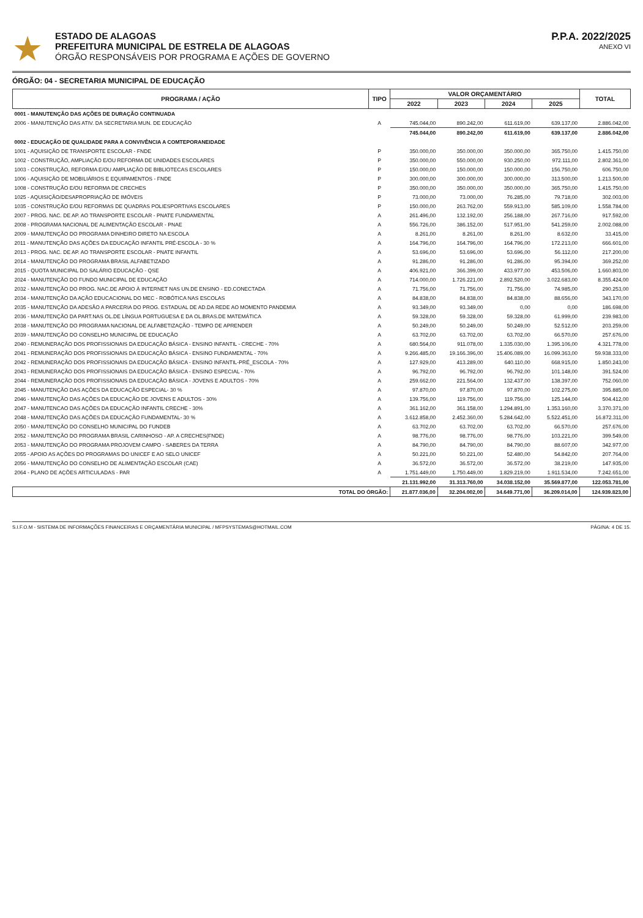★
ESTADO DE ALAGOAS
PREFEITURA MUNICIPAL DE ESTRELA DE ALAGOAS
ÓRGÃO RESPONSÁVEIS POR PROGRAMA E AÇÕES DE GOVERNO
P.P.A. 2022/2025
ANEXO VI
ÓRGÃO: 04 - SECRETARIA MUNICIPAL DE EDUCAÇÃO
| PROGRAMA / AÇÃO | TIPO | VALOR ORÇAMENTÁRIO | | | | TOTAL |
| --- | --- | --- | --- | --- | --- | --- |
| | | 2022 | 2023 | 2024 | 2025 | |
| 0001 - MANUTENÇÃO DAS AÇÕES DE DURAÇÃO CONTINUADA | | | | | | |
| 2006 - MANUTENÇÃO DAS ATIV. DA SECRETARIA MUN. DE EDUCAÇÃO | A | 745.044,00 | 890.242,00 | 611.619,00 | 639.137,00 | 2.886.042,00 |
| | | 745.044,00 | 890.242,00 | 611.619,00 | 639.137,00 | 2.886.042,00 |
| 0002 - EDUCAÇÃO DE QUALIDADE PARA A CONVIVÊNCIA A COMTEPORANEIDADE | | | | | | |
| 1001 - AQUISIÇÃO DE TRANSPORTE ESCOLAR - FNDE | P | 350.000,00 | 350.000,00 | 350.000,00 | 365.750,00 | 1.415.750,00 |
| 1002 - CONSTRUÇÃO, AMPLIAÇÃO E/OU REFORMA DE UNIDADES ESCOLARES | P | 350.000,00 | 550.000,00 | 930.250,00 | 972.111,00 | 2.802.361,00 |
| 1003 - CONSTRUÇÃO, REFORMA E/OU AMPLIAÇÃO DE BIBLIOTECAS ESCOLARES | P | 150.000,00 | 150.000,00 | 150.000,00 | 156.750,00 | 606.750,00 |
| 1006 - AQUISIÇÃO DE MOBILIÁRIOS E EQUIPAMENTOS - FNDE | P | 300.000,00 | 300.000,00 | 300.000,00 | 313.500,00 | 1.213.500,00 |
| 1008 - CONSTRUÇÃO E/OU REFORMA DE CRECHES | P | 350.000,00 | 350.000,00 | 350.000,00 | 365.750,00 | 1.415.750,00 |
| 1025 - AQUISIÇÃO/DESAPROPRIAÇÃO DE IMÓVEIS | P | 73.000,00 | 73.000,00 | 76.285,00 | 79.718,00 | 302.003,00 |
| 1035 - CONSTRUÇÃO E/OU REFORMAS DE QUADRAS POLIESPORTIVAS ESCOLARES | P | 150.000,00 | 263.762,00 | 559.913,00 | 585.109,00 | 1.558.784,00 |
| 2007 - PROG. NAC. DE AP. AO TRANSPORTE ESCOLAR - PNATE FUNDAMENTAL | A | 261.496,00 | 132.192,00 | 256.188,00 | 267.716,00 | 917.592,00 |
| 2008 - PROGRAMA NACIONAL DE ALIMENTAÇÃO ESCOLAR - PNAE | A | 556.726,00 | 386.152,00 | 517.951,00 | 541.259,00 | 2.002.088,00 |
| 2009 - MANUTENÇÃO DO PROGRAMA DINHEIRO DIRETO NA ESCOLA | A | 8.261,00 | 8.261,00 | 8.261,00 | 8.632,00 | 33.415,00 |
| 2011 - MANUTENÇÃO DAS AÇÕES DA EDUCAÇÃO INFANTIL PRÉ-ESCOLA - 30 % | A | 164.796,00 | 164.796,00 | 164.796,00 | 172.213,00 | 666.601,00 |
| 2013 - PROG. NAC. DE AP. AO TRANSPORTE ESCOLAR - PNATE INFANTIL | A | 53.696,00 | 53.696,00 | 53.696,00 | 56.112,00 | 217.200,00 |
| 2014 - MANUTENÇÃO DO PROGRAMA BRASIL ALFABETIZADO | A | 91.286,00 | 91.286,00 | 91.286,00 | 95.394,00 | 369.252,00 |
| 2015 - QUOTA MUNICIPAL DO SALÁRIO EDUCAÇÃO - QSE | A | 406.921,00 | 366.399,00 | 433.977,00 | 453.506,00 | 1.660.803,00 |
| 2024 - MANUTENÇÃO DO FUNDO MUNICIPAL DE EDUCAÇÃO | A | 714.000,00 | 1.726.221,00 | 2.892.520,00 | 3.022.683,00 | 8.355.424,00 |
| 2032 - MANUTENÇÃO DO PROG. NAC.DE APOIO À INTERNET NAS UN.DE ENSINO - ED.CONECTADA | A | 71.756,00 | 71.756,00 | 71.756,00 | 74.985,00 | 290.253,00 |
| 2034 - MANUTENÇÃO DA AÇÃO EDUCACIONAL DO MEC - ROBÓTICA NAS ESCOLAS | A | 84.838,00 | 84.838,00 | 84.838,00 | 88.656,00 | 343.170,00 |
| 2035 - MANUTENÇÃO DA ADESÃO A PARCERIA DO PROG. ESTADUAL DE AD.DA REDE AO MOMENTO PANDEMIA | A | 93.349,00 | 93.349,00 | 0,00 | 0,00 | 186.698,00 |
| 2036 - MANUTENÇÃO DA PART.NAS OL.DE LÍNGUA PORTUGUESA E DA OL.BRAS.DE MATEMÁTICA | A | 59.328,00 | 59.328,00 | 59.328,00 | 61.999,00 | 239.983,00 |
| 2038 - MANUTENÇÃO DO PROGRAMA NACIONAL DE ALFABETIZAÇÃO - TEMPO DE APRENDER | A | 50.249,00 | 50.249,00 | 50.249,00 | 52.512,00 | 203.259,00 |
| 2039 - MANUTENÇÃO DO CONSELHO MUNICIPAL DE EDUCAÇÃO | A | 63.702,00 | 63.702,00 | 63.702,00 | 66.570,00 | 257.676,00 |
| 2040 - REMUNERAÇÃO DOS PROFISSIONAIS DA EDUCAÇÃO BÁSICA - ENSINO INFANTIL - CRECHE - 70% | A | 680.564,00 | 911.078,00 | 1.335.030,00 | 1.395.106,00 | 4.321.778,00 |
| 2041 - REMUNERAÇÃO DOS PROFISSIONAIS DA EDUCAÇÃO BÁSICA - ENSINO FUNDAMENTAL - 70% | A | 9.266.485,00 | 19.166.396,00 | 15.406.089,00 | 16.099.363,00 | 59.938.333,00 |
| 2042 - REMUNERAÇÃO DOS PROFISSIONAIS DA EDUCAÇÃO BÁSICA - ENSINO INFANTIL-PRÉ_ESCOLA - 70% | A | 127.929,00 | 413.289,00 | 640.110,00 | 668.915,00 | 1.850.243,00 |
| 2043 - REMUNERAÇÃO DOS PROFISSIONAIS DA EDUCAÇÃO BÁSICA - ENSINO ESPECIAL - 70% | A | 96.792,00 | 96.792,00 | 96.792,00 | 101.148,00 | 391.524,00 |
| 2044 - REMUNERAÇÃO DOS PROFISSIONAIS DA EDUCAÇÃO BÁSICA - JOVENS E ADULTOS - 70% | A | 259.662,00 | 221.564,00 | 132.437,00 | 138.397,00 | 752.060,00 |
| 2045 - MANUTENÇÃO DAS AÇÕES DA EDUCAÇÃO ESPECIAL- 30 % | A | 97.870,00 | 97.870,00 | 97.870,00 | 102.275,00 | 395.885,00 |
| 2046 - MANUTENÇÃO DAS AÇÕES DA EDUCAÇÃO DE JOVENS E ADULTOS - 30% | A | 139.756,00 | 119.756,00 | 119.756,00 | 125.144,00 | 504.412,00 |
| 2047 - MANUTENCAO DAS AÇÕES DA EDUCAÇÃO INFANTIL CRECHE - 30% | A | 361.162,00 | 361.158,00 | 1.294.891,00 | 1.353.160,00 | 3.370.371,00 |
| 2048 - MANUTENÇÃO DAS AÇÕES DA EDUCAÇÃO FUNDAMENTAL- 30 % | A | 3.612.858,00 | 2.452.360,00 | 5.284.642,00 | 5.522.451,00 | 16.872.311,00 |
| 2050 - MANUTENÇÃO DO CONSELHO MUNICIPAL DO FUNDEB | A | 63.702,00 | 63.702,00 | 63.702,00 | 66.570,00 | 257.676,00 |
| 2052 - MANUTENÇÃO DO PROGRAMA BRASIL CARINHOSO - AP. A CRECHES(FNDE) | A | 98.776,00 | 98.776,00 | 98.776,00 | 103.221,00 | 399.549,00 |
| 2053 - MANUTENÇÃO DO PROGRAMA PROJOVEM CAMPO - SABERES DA TERRA | A | 84.790,00 | 84.790,00 | 84.790,00 | 88.607,00 | 342.977,00 |
| 2055 - APOIO AS AÇÕES DO PROGRAMAS DO UNICEF E AO SELO UNICEF | A | 50.221,00 | 50.221,00 | 52.480,00 | 54.842,00 | 207.764,00 |
| 2056 - MANUTENÇÃO DO CONSELHO DE ALIMENTAÇÃO ESCOLAR (CAE) | A | 36.572,00 | 36.572,00 | 36.572,00 | 38.219,00 | 147.935,00 |
| 2064 - PLANO DE AÇÕES ARTICULADAS - PAR | A | 1.751.449,00 | 1.750.449,00 | 1.829.219,00 | 1.911.534,00 | 7.242.651,00 |
| | | 21.131.992,00 | 31.313.760,00 | 34.038.152,00 | 35.569.877,00 | 122.053.781,00 |
| TOTAL DO ÓRGÃO: | | 21.877.036,00 | 32.204.002,00 | 34.649.771,00 | 36.209.014,00 | 124.939.823,00 |
S.I.F.O.M - SISTEMA DE INFORMAÇÕES FINANCEIRAS E ORÇAMENTÁRIA MUNICIPAL / MFPSYSTEMAS@HOTMAIL.COM PÁGINA: 4 DE 15.